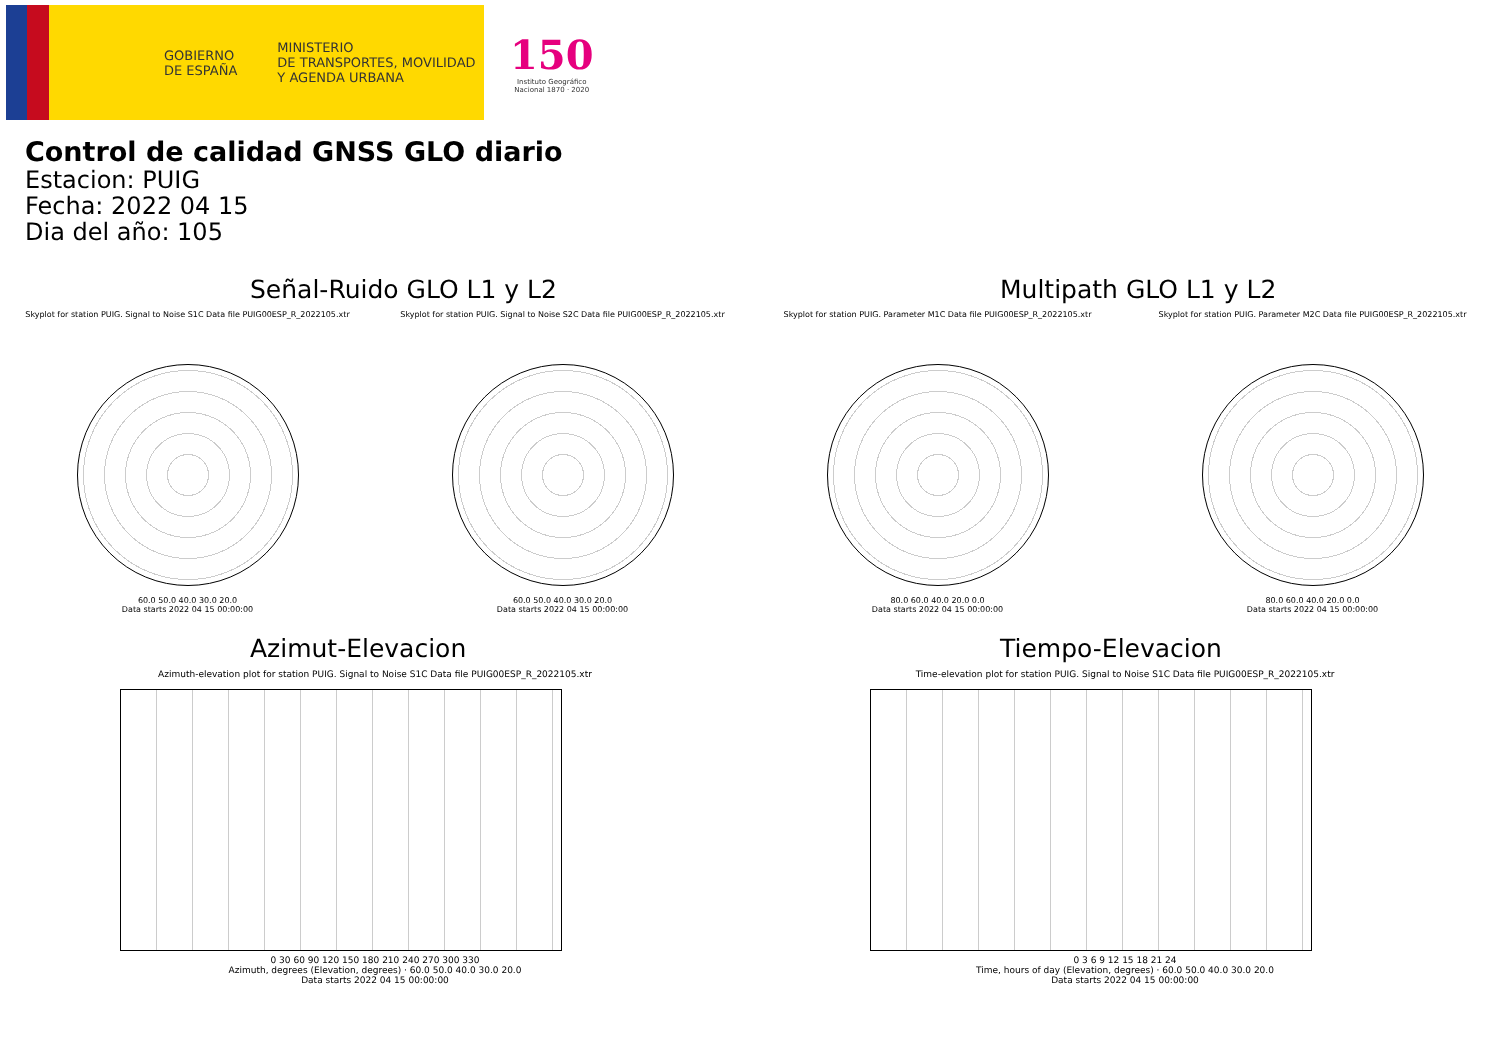GOBIERNO
DE ESPAÑA
MINISTERIO
DE TRANSPORTES, MOVILIDAD
Y AGENDA URBANA
150
Instituto Geográfico
Nacional 1870 · 2020
Control de calidad GNSS GLO diario
Estacion: PUIG
Fecha: 2022 04 15
Dia del año: 105
Señal-Ruido GLO L1 y L2
Skyplot for station PUIG. Signal to Noise S1C Data file PUIG00ESP_R_2022105.xtr
60.0 50.0 40.0 30.0 20.0
Data starts 2022 04 15 00:00:00
Skyplot for station PUIG. Signal to Noise S2C Data file PUIG00ESP_R_2022105.xtr
60.0 50.0 40.0 30.0 20.0
Data starts 2022 04 15 00:00:00
Multipath GLO L1 y L2
Skyplot for station PUIG. Parameter M1C Data file PUIG00ESP_R_2022105.xtr
80.0 60.0 40.0 20.0 0.0
Data starts 2022 04 15 00:00:00
Skyplot for station PUIG. Parameter M2C Data file PUIG00ESP_R_2022105.xtr
80.0 60.0 40.0 20.0 0.0
Data starts 2022 04 15 00:00:00
Azimut-Elevacion
Azimuth-elevation plot for station PUIG. Signal to Noise S1C Data file PUIG00ESP_R_2022105.xtr
0 30 60 90 120 150 180 210 240 270 300 330
Azimuth, degrees (Elevation, degrees) · 60.0 50.0 40.0 30.0 20.0
Data starts 2022 04 15 00:00:00
Tiempo-Elevacion
Time-elevation plot for station PUIG. Signal to Noise S1C Data file PUIG00ESP_R_2022105.xtr
0 3 6 9 12 15 18 21 24
Time, hours of day (Elevation, degrees) · 60.0 50.0 40.0 30.0 20.0
Data starts 2022 04 15 00:00:00